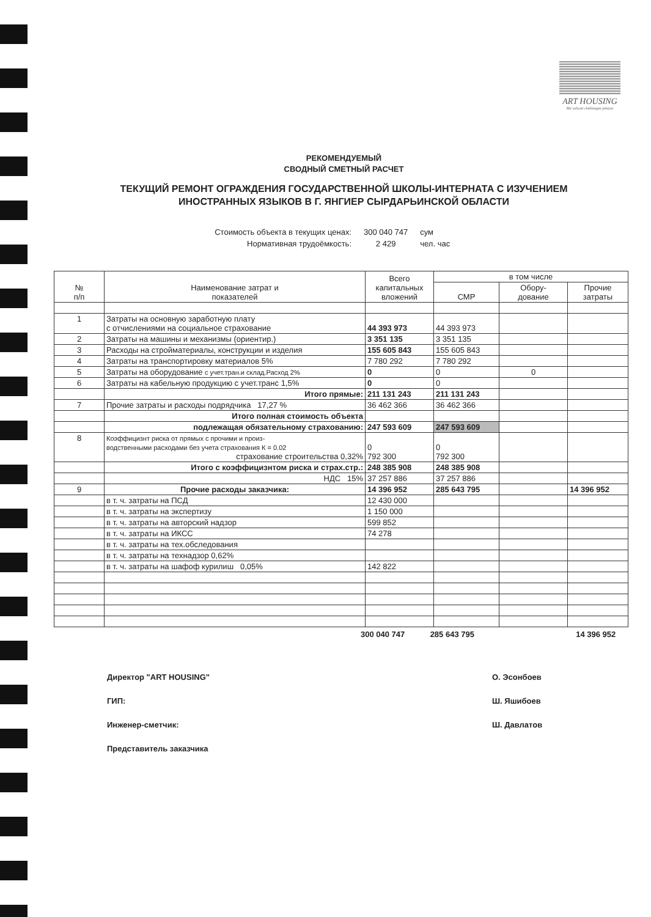ART HOUSING
Ma`suliyati cheklangan jamiyat
РЕКОМЕНДУЕМЫЙ
СВОДНЫЙ СМЕТНЫЙ РАСЧЕТ
ТЕКУЩИЙ РЕМОНТ ОГРАЖДЕНИЯ ГОСУДАРСТВЕННОЙ ШКОЛЫ-ИНТЕРНАТА С ИЗУЧЕНИЕМ
ИНОСТРАННЫХ ЯЗЫКОВ В Г. ЯНГИЕР СЫРДАРЬИНСКОЙ ОБЛАСТИ
Стоимость объекта в текущих ценах: 300 040 747 сум
Нормативная трудоёмкость: 2 429 чел. час
| № п/п | Наименование затрат и показателей | Всего капитальных вложений | в том числе | | |
| --- | --- | --- | --- | --- | --- |
| | | | СМР | Обору- дование | Прочие затраты |
| 1 | Затраты на основную заработную плату с отчислениями на социальное страхование | 44 393 973 | 44 393 973 | | |
| 2 | Затраты на машины и механизмы (ориентир.) | 3 351 135 | 3 351 135 | | |
| 3 | Расходы на стройматериалы, конструкции и изделия | 155 605 843 | 155 605 843 | | |
| 4 | Затраты на транспортировку материалов 5% | 7 780 292 | 7 780 292 | | |
| 5 | Затраты на оборудование с учет.тран.и склад.Расход 2% | 0 | 0 | 0 | |
| 6 | Затраты на кабельную продукцию с учет.транс 1,5% | 0 | 0 | | |
| | Итого прямые: | 211 131 243 | 211 131 243 | | |
| 7 | Прочие затраты и расходы подрядчика 17,27 % | 36 462 366 | 36 462 366 | | |
| | Итого полная стоимость объекта | | | | |
| | подлежащая обязательному страхованию: | 247 593 609 | 247 593 609 | | |
| 8 | Коэффицизнт риска от прямых с прочими и произ- водственными расходами без учета страхования К = 0.02 страхование строительства 0,32% | 0 792 300 | 0 792 300 | | |
| | Итого с коэффицизнтом риска и страх.стр.: | 248 385 908 | 248 385 908 | | |
| | НДС 15% | 37 257 886 | 37 257 886 | | |
| 9 | Прочие расходы заказчика: | 14 396 952 | 285 643 795 | | 14 396 952 |
| | в т. ч. затраты на ПСД | 12 430 000 | | | |
| | в т. ч. затраты на экспертизу | 1 150 000 | | | |
| | в т. ч. затраты на авторский надзор | 599 852 | | | |
| | в т. ч. затраты на ИКСС | 74 278 | | | |
| | в т. ч. затраты на тех.обследования | | | | |
| | в т. ч. затраты на технадзор 0,62% | | | | |
| | в т. ч. затраты на шафоф курилиш 0,05% | 142 822 | | | |
300 040 747 285 643 795 14 396 952
Директор "ART HOUSING"
ГИП:
Инженер-сметчик:
Представитель заказчика
О. Эсонбоев
Ш. Яшибоев
Ш. Давлатов